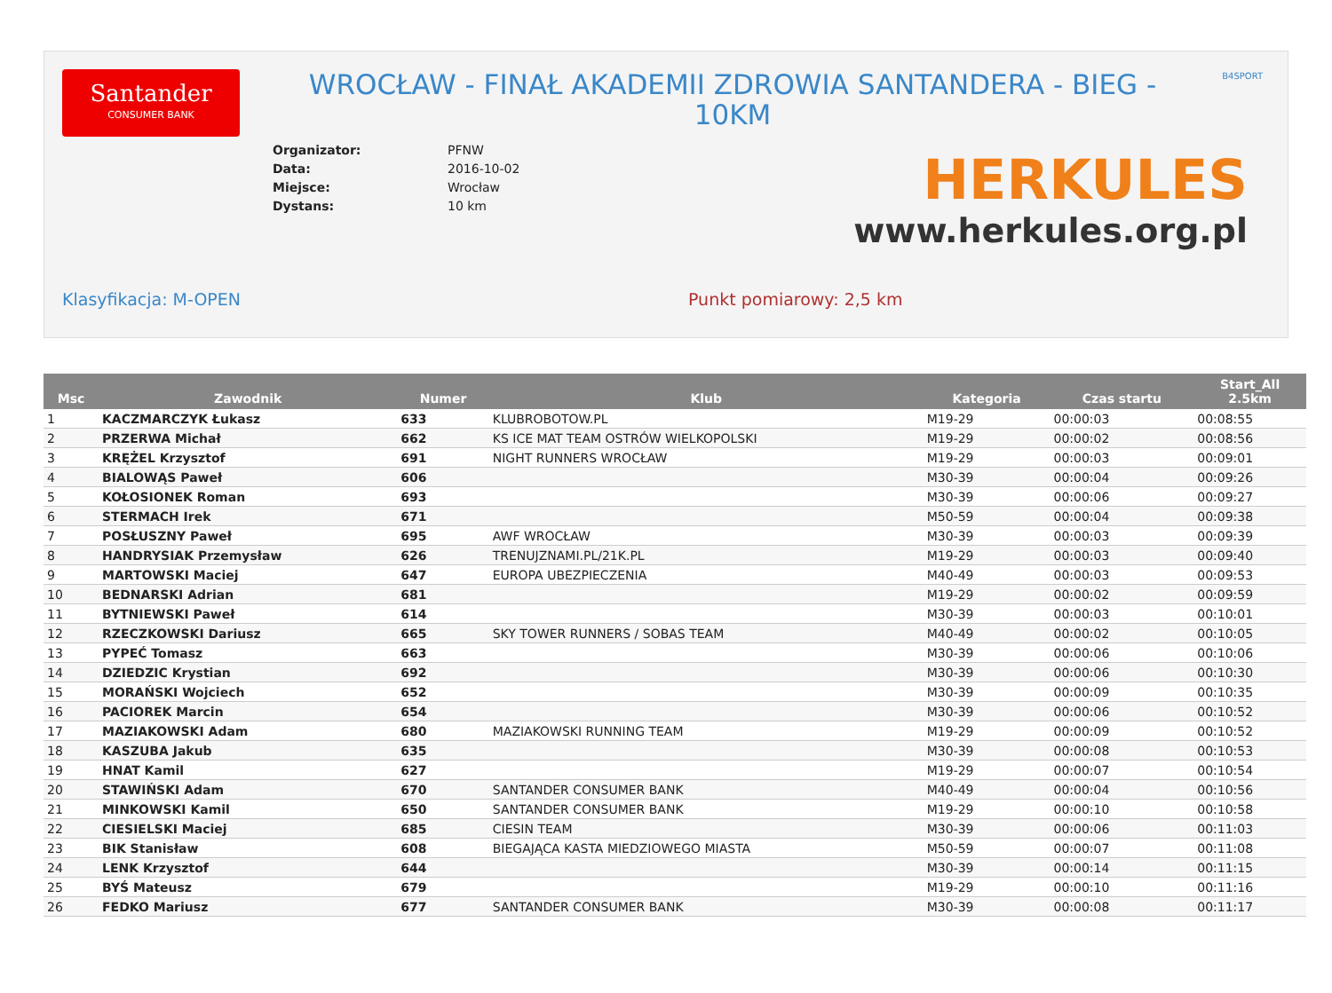Santander
CONSUMER BANK
WROCŁAW - FINAŁ AKADEMII ZDROWIA SANTANDERA - BIEG - 10KM
B4SPORT
| Organizator: | PFNW |
| Data: | 2016-10-02 |
| Miejsce: | Wrocław |
| Dystans: | 10 km |
HERKULES
www.herkules.org.pl
Klasyfikacja: M-OPEN Punkt pomiarowy: 2,5 km
| Msc | Zawodnik | Numer | Klub | Kategoria | Czas startu | Start_All 2.5km |
| --- | --- | --- | --- | --- | --- | --- |
| 1 | KACZMARCZYK Łukasz | 633 | KLUBROBOTOW.PL | M19-29 | 00:00:03 | 00:08:55 |
| 2 | PRZERWA Michał | 662 | KS ICE MAT TEAM OSTRÓW WIELKOPOLSKI | M19-29 | 00:00:02 | 00:08:56 |
| 3 | KRĘŻEL Krzysztof | 691 | NIGHT RUNNERS WROCŁAW | M19-29 | 00:00:03 | 00:09:01 |
| 4 | BIALOWĄS Paweł | 606 | | M30-39 | 00:00:04 | 00:09:26 |
| 5 | KOŁOSIONEK Roman | 693 | | M30-39 | 00:00:06 | 00:09:27 |
| 6 | STERMACH Irek | 671 | | M50-59 | 00:00:04 | 00:09:38 |
| 7 | POSŁUSZNY Paweł | 695 | AWF WROCŁAW | M30-39 | 00:00:03 | 00:09:39 |
| 8 | HANDRYSIAK Przemysław | 626 | TRENUJZNAMI.PL/21K.PL | M19-29 | 00:00:03 | 00:09:40 |
| 9 | MARTOWSKI Maciej | 647 | EUROPA UBEZPIECZENIA | M40-49 | 00:00:03 | 00:09:53 |
| 10 | BEDNARSKI Adrian | 681 | | M19-29 | 00:00:02 | 00:09:59 |
| 11 | BYTNIEWSKI Paweł | 614 | | M30-39 | 00:00:03 | 00:10:01 |
| 12 | RZECZKOWSKI Dariusz | 665 | SKY TOWER RUNNERS / SOBAS TEAM | M40-49 | 00:00:02 | 00:10:05 |
| 13 | PYPEĆ Tomasz | 663 | | M30-39 | 00:00:06 | 00:10:06 |
| 14 | DZIEDZIC Krystian | 692 | | M30-39 | 00:00:06 | 00:10:30 |
| 15 | MORAŃSKI Wojciech | 652 | | M30-39 | 00:00:09 | 00:10:35 |
| 16 | PACIOREK Marcin | 654 | | M30-39 | 00:00:06 | 00:10:52 |
| 17 | MAZIAKOWSKI Adam | 680 | MAZIAKOWSKI RUNNING TEAM | M19-29 | 00:00:09 | 00:10:52 |
| 18 | KASZUBA Jakub | 635 | | M30-39 | 00:00:08 | 00:10:53 |
| 19 | HNAT Kamil | 627 | | M19-29 | 00:00:07 | 00:10:54 |
| 20 | STAWIŃSKI Adam | 670 | SANTANDER CONSUMER BANK | M40-49 | 00:00:04 | 00:10:56 |
| 21 | MINKOWSKI Kamil | 650 | SANTANDER CONSUMER BANK | M19-29 | 00:00:10 | 00:10:58 |
| 22 | CIESIELSKI Maciej | 685 | CIESIN TEAM | M30-39 | 00:00:06 | 00:11:03 |
| 23 | BIK Stanisław | 608 | BIEGAJĄCA KASTA MIEDZIOWEGO MIASTA | M50-59 | 00:00:07 | 00:11:08 |
| 24 | LENK Krzysztof | 644 | | M30-39 | 00:00:14 | 00:11:15 |
| 25 | BYŚ Mateusz | 679 | | M19-29 | 00:00:10 | 00:11:16 |
| 26 | FEDKO Mariusz | 677 | SANTANDER CONSUMER BANK | M30-39 | 00:00:08 | 00:11:17 |